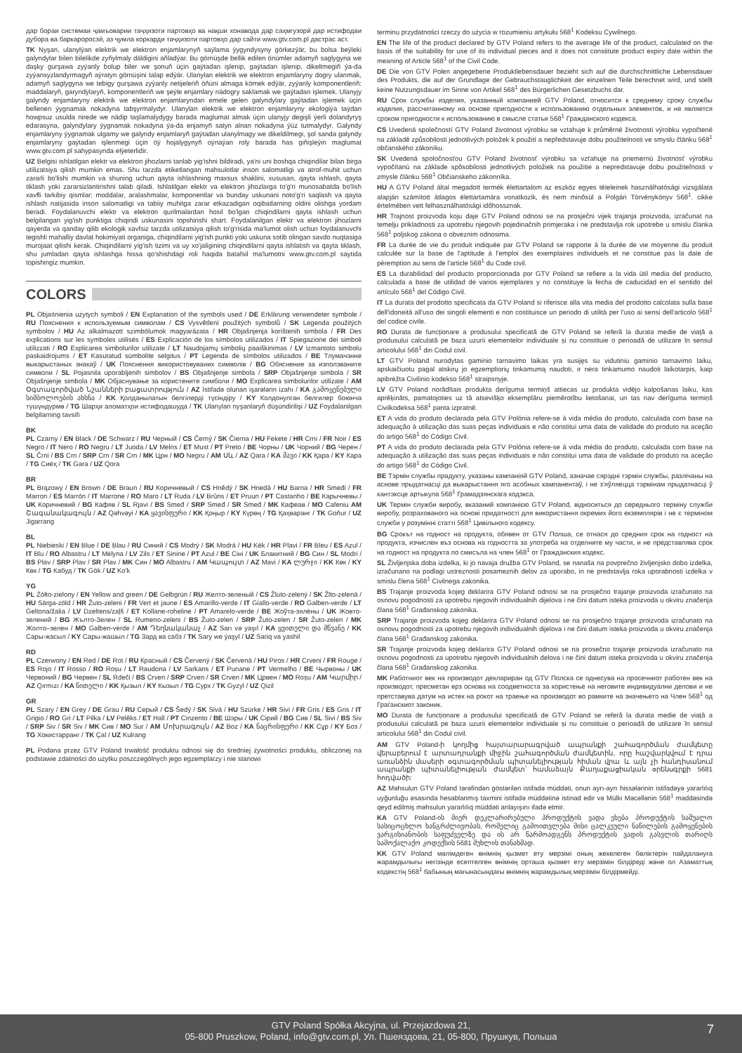дар бораи системаи ҷамъоварии таҷҳизоти партовҳо ва нақши хонавода дар саҳмгузорӣ дар истифодаи дубора ва баркароросзӣ, аз ҷумла коркарди таҷҳизоти партовҳо дар сайти www.gtv.com.pl дастрас аст.
TK Nyşan, ulanylýan elektrik we elektron enjamlarynyň saýlama ýygyndysyny görkezýär, bu bolsa beýleki galyndylar bilen bilelikde zyňylmaly däldigini aňladýar. Bu görnüşde bellik edilen önümler adamyň saglygyna we daşky gurşawa zyýanly bolup biler we şonuň üçin gaýtadan işlenip, gaýtadan işlenip, dikeltmegiň ýa-da zyýansyzlandyrmagyň aýratyn görnüşini talap edýär. Ulanylan elektrik we elektron enjamlaryny dogry ulanmak, adamyň saglygyna we tebigy gurşawa zyýanly netijeleriň öňüni almaga kömek edýär, zyýanly komponentleriň: maddalaryň, garyndylaryň, komponentleriň we şeýle enjamlary nädogry saklamak we gaýtadan işlemek. Ulanyjy galyndy enjamlaryny elektrik we elektron enjamlaryndan emele gelen galyndylary gaýtadan işlemek üçin bellenen ýygnamak nokadyna tabşyrmalydyr. Ulanylan elektrik we elektron enjamlaryny ekologiýa taýdan howpsuz usulda nirede we nädip taşlamalydygy barada maglumat almak üçin ulanyjy degişli ýerli dolandyryş edarasyna, galyndylary ýygnamak nokadyna ýa-da enjamyň satyn alnan nokadyna ýüz tutmalydyr. Galyndy enjamlaryny ýygnamak ulgamy we galyndy enjamlaryň gaýtadan ulanylmagy we dikeldilmegi, şol sanda galyndy enjamlaryny gaýtadan işlenmegi üçin öý hojalygynyň oýnaýan roly barada has giňişleýin maglumat www.gtv.com.pl sahypasynda elýeterlidir.
UZ Belgisi ishlatilgan elektr va elektron jihozlarni tanlab yig'ishni bildiradi, ya'ni uni boshqa chiqindilar bilan birga utilizatsiya qilish mumkin emas. Shu tarzda etiketlangan mahsulotlar inson salomatligi va atrof-muhit uchun zararli bo'lishi mumkin va shuning uchun qayta ishlashning maxsus shaklini, xususan, qayta ishlash, qayta tiklash yoki zararsizlantirishni talab qiladi. Ishlatilgan elektr va elektron jihozlarga to'g'ri munosabatda bo'lish xavfli tarkibiy qismlar: moddalar, aralashmalar, komponentlar va bunday uskunani noto'g'ri saqlash va qayta ishlash natijasida inson salomatligi va tabiiy muhitga zarar etkazadigan oqibatlarning oldini olishga yordam beradi. Foydalanuvchi elektr va elektron qurilmalardan hosil bo'lgan chiqindilarni qayta ishlash uchun belgilangan yig'ish punktiga chiqindi uskunasini topshirishi shart. Foydalanilgan elektr va elektron jihozlarni qayerda va qanday qilib ekologik xavfsiz tarzda utilizatsiya qilish to'g'risida ma'lumot olish uchun foydalanuvchi tegishli mahalliy davlat hokimiyati organiga, chiqindilarni yig'ish punkti yoki uskuna sotib olingan savdo nuqtasiga murojaat qilishi kerak. Chiqindilarni yig'ish tizimi va uy xo'jaligining chiqindilarni qayta ishlatish va qayta tiklash, shu jumladan qayta ishlashga hissa qo'shishdagi roli haqida batafsil ma'lumotni www.gtv.com.pl saytida topishingiz mumkin.
COLORS
PL Objaśnienia użytych symboli / EN Explanation of the symbols used / DE Erklärung verwendeter symbole / RU Пояснения к используемым символам / CS Vysvětlení použitých symbolů / SK Legenda použitých symbolov / HU Az alkalmazott szimbólumok magyarázata / HR Objašnjenja korištenih simbola / FR Des explications sur les symboles utilisés / ES Explicación de los símbolos utilizados / IT Spiegazione dei simboli utilizzati / RO Explicarea simbolurilor utilizate / LT Naudojamų simbolių paaiškinimas / LV Izmantoto simbolu paskaidrojums / ET Kasutatud sümbolite selgitus / PT Legenda de símbolos utilizados / BE Тлумачэнне выкарыстаных знакаў / UK Пояснення використовуваних символів / BG Обяснение за използваните символи / SL Pojasnila uporabljenih simbolov / BS Objašnjenje simbola / SRP Objašnjenje simbola / SR Objašnjenje simbola / MK Објаснување за користените симболи / MO Explicarea simbolurilor utilizate / AM Օգտագործված Նշանների բացատրություն / AZ İstifadə olunan işarələrin izahı / KA გამოყენებული სიმბოლოების ახსნა / KK Қолданылатын белгілерді түсіндіру / KY Колдонулган белгилер боюнча түшүндүрмө / TG Шарҳи аломатҳои истифодашуда / TK Ulanylan nyşanlaryň düşündirilişi / UZ Foydalanilgan belgilarning tavsifi
BK
PL Czarny / EN Black / DE Schwarz / RU Черный / CS Černý / SK Čierna / HU Fekete / HR Crni / FR Noir / ES Negro / IT Nero / RO Negru / LT Juoda / LV Melns / ET Must / PT Preto / BE Чорны / UK Чорний / BG Черен / SL Črni / BS Crn / SRP Crn / SR Crn / MK Црн / MO Negru / AM Սև / AZ Qara / KA შავი / KK Қара / KY Кара / TG Сиёҳ / TK Gara / UZ Qora
BR
PL Brązowy / EN Brown / DE Braun / RU Коричневый / CS Hnědý / SK Hnedá / HU Barna / HR Smeđi / FR Marron / ES Marrón / IT Marrone / RO Maro / LT Ruda / LV Brūns / ET Pruun / PT Castanho / BE Карычневы / UK Коричневий / BG Кафяв / SL Rjavi / BS Smeđ / SRP Smeđ / SR Smeđ / MK Кафеав / MO Cafeniu AM Շագանակագույն / AZ Qəhvəyi / KA ყავისფერი / KK Қоңыр / KY Күрөң / TG Қаҳваранг / TK Goňur / UZ Jigarrang
BL
PL Niebieski / EN Blue / DE Blau / RU Синий / CS Modrý / SK Modrá / HU Kék / HR Plavi / FR Bleu / ES Azul / IT Blu / RO Albastru / LT Mėlyna / LV Zils / ET Sinine / PT Azul / BE Сіні / UK Блакитний / BG Син / SL Modri / BS Plav / SRP Plav / SR Plav / MK Син / MO Albastru / AM Կապույտ / AZ Mavi / KA ლურჯი / KK Көк / KY Көк / TG Кабуд / TK Gök / UZ Ko'k
YG
PL Żółto-zielony / EN Yellow and green / DE Gelbgrün / RU Желто-зеленый / CS Žluto-zelený / SK Žlto-zelená / HU Sárga-zöld / HR Žuto-zeleni / FR Vert et jaune / ES Amarillo-verde / IT Giallo-verde / RO Galben-verde / LT Geltona/žalia / LV Dzeltens/zaļš / ET Kollane-roheline / PT Amarelo-verde / BE Жоўта-зялёны / UK Жовто-зелений / BG Жълто-Зелен / SL Rumeno-zeleni / BS Žuto-zelen / SRP Žuto-zelen / SR Žuto-zelen / MK Жолто–зелен / MO Galben-verde / AM Դեղնականաչ / AZ Sarı və yaşıl / KA ყვითელი და მწვანე / KK Сары-жасыл / KY Сары-жашыл / TG Зард ва сабз / TK Sary we ýaşyl / UZ Sariq va yashil
RD
PL Czerwony / EN Red / DE Rot / RU Красный / CS Červený / SK Červená / HU Piros / HR Crveni / FR Rouge / ES Rojo / IT Rosso / RO Roșu / LT Raudona / LV Sarkans / ET Punane / PT Vermelho / BE Чырвоны / UK Червоний / BG Червен / SL Rdeči / BS Crven / SRP Crven / SR Crven / MK Црвен / MO Roșu / AM Կարմիր / AZ Qırmızı / KA წითელი / KK Қызыл / KY Кызыл / TG Сурх / TK Gyzyl / UZ Qizil
GR
PL Szary / EN Grey / DE Grau / RU Серый / CS Šedý / SK Sivá / HU Szürke / HR Sivi / FR Gris / ES Gris / IT Grigio / RO Gri / LT Pilka / LV Pelēks / ET Hall / PT Cinzento / BE Шэры / UK Сірий / BG Сив / SL Sivi / BS Siv / SRP Siv / SR Siv / MK Сив / MO Sur / AM Մոխրագույն / AZ Boz / KA ნაცრისფერი / KK Сұр / KY Боз / TG Хокистарранг / TK Çal / UZ Kulrang
PL Podana przez GTV Poland trwałość produktu odnosi się do średniej żywotności produktu, obliczonej na podstawie zdatności do użytku poszczególnych jego egzemplarzy i nie stanowi
terminu przydatności rzeczy do użycia w rozumieniu artykułu 568<sup>1</sup> Kodeksu Cywilnego.
EN The life of the product declared by GTV Poland refers to the average life of the product, calculated on the basis of the suitability for use of its individual pieces and it does not constitute product expiry date within the meaning of Article 568<sup>1</sup> of the Civil Code.
DE Die von GTV Polen angegebene Produktlebensdauer bezieht sich auf die durchschnittliche Lebensdauer des Produkts, die auf der Grundlage der Gebrauchstauglichkeit der einzelnen Teile berechnet wird, und stellt keine Nutzungsdauer im Sinne von Artikel 568<sup>1</sup> des Bürgerlichen Gesetzbuchs dar.
RU Срок службы изделия, указанный компанией GTV Poland, относится к среднему сроку службы изделия, рассчитанному на основе пригодности к использованию отдельных элементов, и не является сроком пригодности к использованию в смысле статьи 568<sup>1</sup> Гражданского кодекса.
CS Uvedená společností GTV Poland životnost výrobku se vztahuje k průměrné životnosti výrobku vypočtené na základě způsobilosti jednotlivých položek k použití a nepředstavuje dobu použitelnosti ve smyslu článku 568<sup>1</sup> občanského zákoníku.
SK Uvedená spoločnosťou GTV Poland životnosť výrobku sa vzťahuje na priemernú životnosť výrobku vypočítanú na základe spôsobilosti jednotlivých položiek na použitie a nepredstavuje dobu použiteľnosti v zmysle článku 568<sup>1</sup> Občianskeho zákonníka.
HU A GTV Poland által megadott termék élettartalom az eszköz egyes tételeinek használhatósági vizsgálata alapján számított átlagos élettartamára vonatkozik, és nem minősül a Polgári Törvénykönyv 568<sup>1</sup>. cikke értelmében vett felhasználhatósági időhossznak.
HR Trajnost proizvoda koju daje GTV Poland odnosi se na prosječni vijek trajanja proizvoda, izračunat na temelju prikladnosti za upotrebu njegovih pojedinačnih primjeraka i ne predstavlja rok upotrebe u smislu članka 568<sup>1</sup> poljskog zakona o obveznim odnosima.
FR La durée de vie du produit indiquée par GTV Poland se rapporte à la durée de vie moyenne du produit calculée sur la base de l'aptitude à l'emploi des exemplaires individuels et ne constitue pas la date de péremption au sens de l'article 568<sup>1</sup> du Code civil.
ES La durabilidad del producto proporcionada por GTV Poland se refiere a la vida útil media del producto, calculada a base de utilidad de varios ejemplares y no constituye la fecha de caducidad en el sentido del artículo 568<sup>1</sup> del Código Civil.
IT La durata del prodotto specificata da GTV Poland si riferisce alla vita media del prodotto calcolata sulla base dell'idoneità all'uso dei singoli elementi e non costituisce un periodo di utilità per l'uso ai sensi dell'articolo 568<sup>1</sup> del codice civile.
RO Durata de funcționare a produsului specificată de GTV Poland se referă la durata medie de viață a produsului calculată pe baza uzurii elementelor individuale și nu constituie o perioadă de utilizare în sensul articolului 568<sup>1</sup> din Codul civil.
LT GTV Poland nurodytas gaminio tarnavimo laikas yra susijęs su vidutiniu gaminio tarnavimo laiku, apskaičiuotu pagal atskirų jo egzempliorių tinkamumą naudoti, ir nėra tinkamumo naudoti laikotarpis, kaip apibrėžta Civilinio kodekso 568<sup>1</sup> straipsnyje.
LV GTV Poland norādītais produkta derīguma termiņš attiecas uz produkta vidējo kalpošanas laiku, kas aprēķināts, pamatojoties uz tā atsevišķo eksemplāru piemērotību lietošanai, un tas nav derīguma termiņš Civilkodeksa 568<sup>1</sup> panta izpratnē.
ET A vida do produto declarada pela GTV Polónia refere-se à vida média do produto, calculada com base na adequação à utilização das suas peças individuais e não constitui uma data de validade do produto na aceção do artigo 568<sup>1</sup> do Código Civil.
PT A vida do produto declarada pela GTV Polónia refere-se à vida média do produto, calculada com base na adequação à utilização das suas peças individuais e não constitui uma data de validade do produto na aceção do artigo 568<sup>1</sup> do Código Civil.
BE Тэрмін службы прадукту, указаны кампаніяй GTV Poland, азначае сярэдні тэрмін службы, разлічаны на аснове прыдатнасці да выкарыстання яго асобных кампанентаў, і не з'яўляецца тэрмінам прыдатнасці ў кантэксце артыкула 568<sup>1</sup> Грамадзянскага кодэкса.
UK Термін служби виробу, вказаний компанією GTV Poland, відноситься до середнього терміну служби виробу, розрахованого на основі придатності для використання окремих його екземплярів і не є терміном служби у розумінні статті 568<sup>1</sup> Цивільного кодексу.
BG Срокът на годност на продукта, обявен от GTV Полша, се отнася до средния срок на годност на продукта, изчислен въз основа на годността за употреба на отделните му части, и не представлява срок на годност на продукта по смисъла на член 568<sup>1</sup> от Гражданския кодекс.
SL Življenjska doba izdelka, ki jo navaja družba GTV Poland, se nanaša na povprečno življenjsko dobo izdelka, izračunano na podlagi ustreznosti posameznih delov za uporabo, in ne predstavlja roka uporabnosti izdelka v smislu člena 568<sup>1</sup> Civilnega zakonika.
BS Trajanje proizvoda kojeg deklarira GTV Poland odnosi se na prosječno trajanje proizvoda izračunato na osnovu pogodnosti za upotrebu njegovih individualnih dijelova i ne čini datum isteka proizvoda u okviru značenja člana 568<sup>1</sup> Građanskog zakonika.
SRP Trajanje proizvoda kojeg deklarira GTV Poland odnosi se na prosječno trajanje proizvoda izračunato na osnovu pogodnosti za upotrebu njegovih individualnih dijelova i ne čini datum isteka proizvoda u okviru značenja člana 568<sup>1</sup> Građanskog zakonika.
SR Trajanje proizvoda kojeg deklarira GTV Poland odnosi se na prosečno trajanje proizvoda izračunato na osnovu pogodnosti za upotrebu njegovih individualnih delova i ne čini datum isteka proizvoda u okviru značenja člana 568<sup>1</sup> Građanskog zakonika.
MK Работниот век на производот дeклариран од GTV Полска се однесува на просечниот работен век на производот, пресметан врз основа на соодветноста за користење на неговите индивидуални делови и не претставува датум на истек на рокот на траење на производот во рамките на значењето на Член 568<sup>1</sup> од Граѓанскиот законик.
MO Durata de funcționare a produsului specificată de GTV Poland se referă la durata medie de viață a produsului calculată pe baza uzurii elementelor individuale și nu constituie o perioadă de utilizare în sensul articolului 568<sup>1</sup> din Codul civil.
AM GTV Poland-ի կողմից հայտարարագրված ապրանքի շահագործման ժամկետը վերաբերում է արտադրանքի միջին շահագործման ժամկետին, որը հաշվարկվում է դրա առանձին մասերի օգտագործման պիտանելիության հիման վրա և այն չի հանդիսանում ապրանքի պիտանելիության ժամկետ՝ համաձայն Քաղաքացիական օրենսգրքի 5681 հոդվածի:
AZ Məhsulun GTV Poland tərəfindən göstərilən istifadə müddəti, onun ayrı-ayrı hissələrinin istifadəyə yararlılıq uyğunluğu əsasında hesablanmış taxmini istifadə müddətinə istinad edir və Mülki Məcəllənin 568<sup>1</sup> maddəsində qeyd edilmiş məhsulun yararlılıq müddəti anlayışını ifadə etmir.
KA GTV Poland-ის მიერ დეკლარირებული პროდუქტის ვადა ეხება პროდუქტის საშუალო სასიცოცხლო ხანგრძლივობას, რომელიც გამოითვლება მისი ცალკეული ნაწილების გამოყენების ვარგისიანობის საფუძველზე და ის არ წარმოადგენს პროდუქტის ვადის გასვლის თარიღს სამოქალაქო კოდექსის 5681 მუხლის თანახმად.
KK GTV Poland мәлімдеген өнімнің қызмет ету мерзімі оның жекелеген бөліктерін пайдалануға жарамдылығы негізінде есептелген өнімнің орташа қызмет ету мерзімін білдіреді және ол Азаматтық кодекстің 568<sup>1</sup> бабының мағынасындағы өнімнің жарамдылық мерзімін білдірмейді.
GTV Poland Spółka Akcyjna, ul. Przejazdowa 21,
05-800 Pruszkow, Poland, info@gtv.com.pl, Ул. Пшеяздова, 21, 05-800, Прушкув, Польша
7